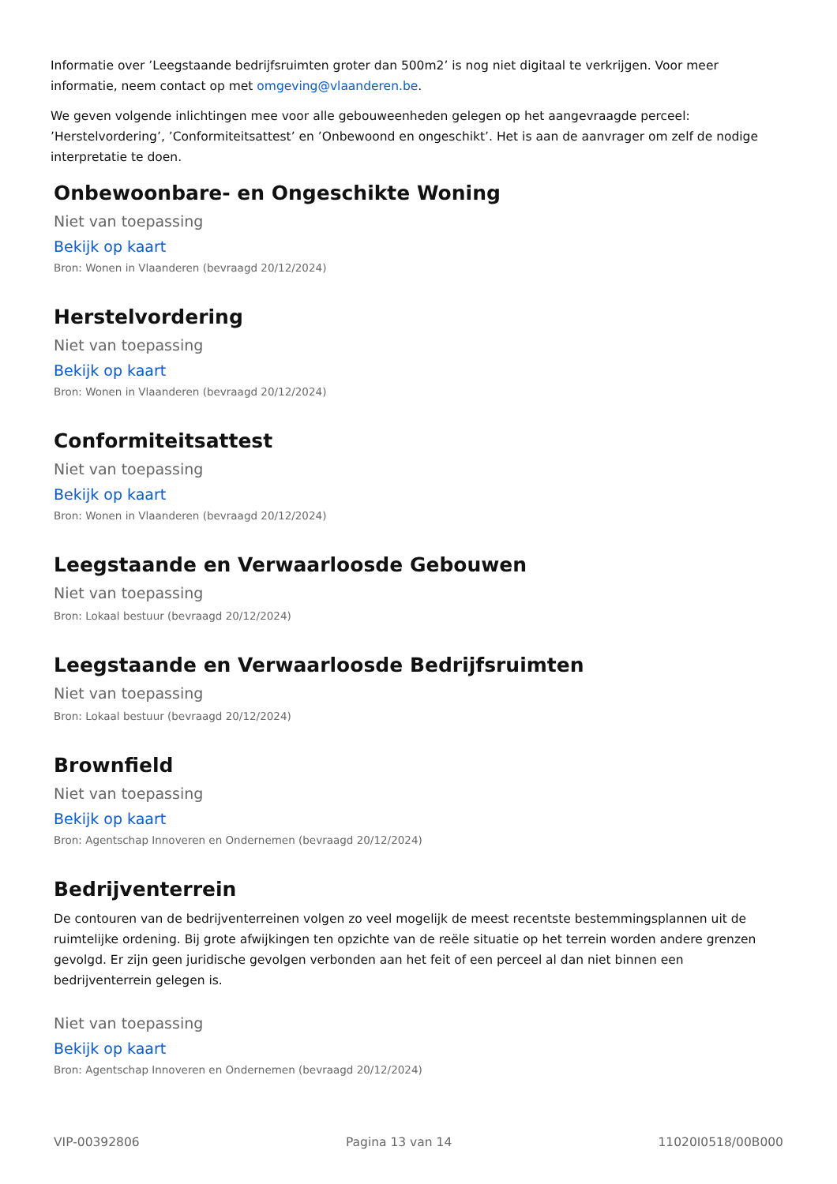Informatie over ’Leegstaande bedrijfsruimten groter dan 500m2’ is nog niet digitaal te verkrijgen. Voor meer informatie, neem contact op met omgeving@vlaanderen.be.
We geven volgende inlichtingen mee voor alle gebouweenheden gelegen op het aangevraagde perceel: ’Herstelvordering’, ’Conformiteitsattest’ en ’Onbewoond en ongeschikt’. Het is aan de aanvrager om zelf de nodige interpretatie te doen.
Onbewoonbare- en Ongeschikte Woning
Niet van toepassing
Bekijk op kaart
Bron: Wonen in Vlaanderen (bevraagd 20/12/2024)
Herstelvordering
Niet van toepassing
Bekijk op kaart
Bron: Wonen in Vlaanderen (bevraagd 20/12/2024)
Conformiteitsattest
Niet van toepassing
Bekijk op kaart
Bron: Wonen in Vlaanderen (bevraagd 20/12/2024)
Leegstaande en Verwaarloosde Gebouwen
Niet van toepassing
Bron: Lokaal bestuur (bevraagd 20/12/2024)
Leegstaande en Verwaarloosde Bedrijfsruimten
Niet van toepassing
Bron: Lokaal bestuur (bevraagd 20/12/2024)
Brownfield
Niet van toepassing
Bekijk op kaart
Bron: Agentschap Innoveren en Ondernemen (bevraagd 20/12/2024)
Bedrijventerrein
De contouren van de bedrijventerreinen volgen zo veel mogelijk de meest recentste bestemmingsplannen uit de ruimtelijke ordening. Bij grote afwijkingen ten opzichte van de reële situatie op het terrein worden andere grenzen gevolgd. Er zijn geen juridische gevolgen verbonden aan het feit of een perceel al dan niet binnen een bedrijventerrein gelegen is.
Niet van toepassing
Bekijk op kaart
Bron: Agentschap Innoveren en Ondernemen (bevraagd 20/12/2024)
VIP-00392806 Pagina 13 van 14 11020I0518/00B000